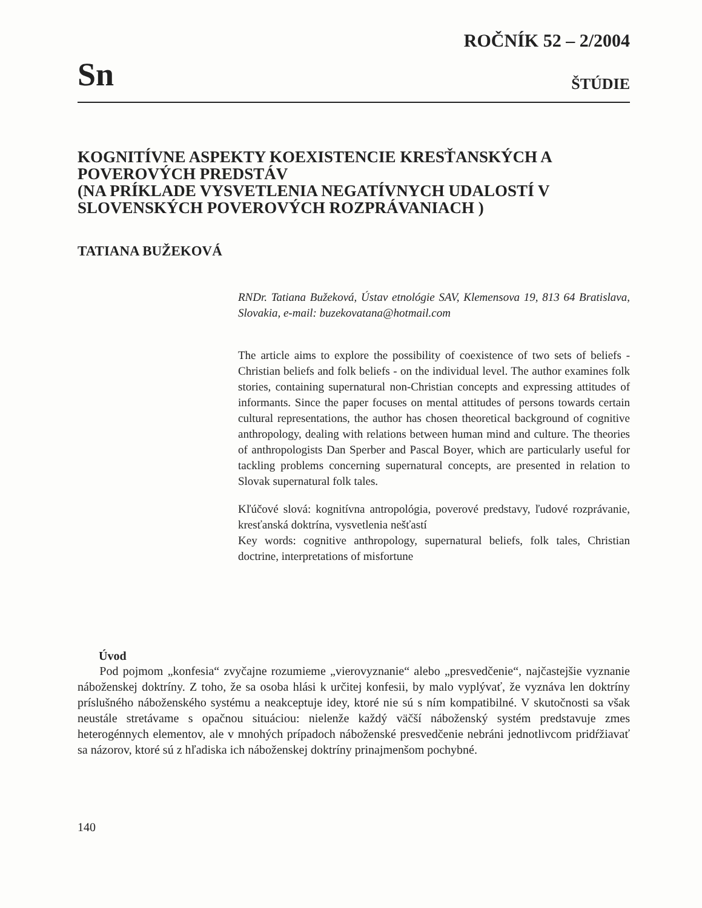Sn
ROČNÍK 52 – 2/2004
ŠTÚDIE
KOGNITÍVNE ASPEKTY KOEXISTENCIE KRESŤANSKÝCH A POVEROVÝCH PREDSTÁV
(NA PRÍKLADE VYSVETLENIA NEGATÍVNYCH UDALOSTÍ V SLOVENSKÝCH POVEROVÝCH ROZPRÁVANIACH )
TATIANA BUŽEKOVÁ
RNDr. Tatiana Bužeková, Ústav etnológie SAV, Klemensova 19, 813 64 Bratislava, Slovakia, e-mail: buzekovatana@hotmail.com
The article aims to explore the possibility of coexistence of two sets of beliefs - Christian beliefs and folk beliefs - on the individual level. The author examines folk stories, containing supernatural non-Christian concepts and expressing attitudes of informants. Since the paper focuses on mental attitudes of persons towards certain cultural representations, the author has chosen theoretical background of cognitive anthropology, dealing with relations between human mind and culture. The theories of anthropologists Dan Sperber and Pascal Boyer, which are particularly useful for tackling problems concerning supernatural concepts, are presented in relation to Slovak supernatural folk tales.
Kľúčové slová: kognitívna antropológia, poverové predstavy, ľudové rozprávanie, kresťanská doktrína, vysvetlenia nešťastí
Key words: cognitive anthropology, supernatural beliefs, folk tales, Christian doctrine, interpretations of misfortune
Úvod
Pod pojmom „konfesia“ zvyčajne rozumieme „vierovyznanie“ alebo „presvedčenie“, najčastejšie vyznanie náboženskej doktríny. Z toho, že sa osoba hlási k určitej konfesii, by malo vyplývať, že vyznáva len doktríny príslušného náboženského systému a neakceptuje idey, ktoré nie sú s ním kompatibilné. V skutočnosti sa však neustále stretávame s opačnou situáciou: nielenže každý väčší náboženský systém predstavuje zmes heterogénnych elementov, ale v mnohých prípadoch náboženské presvedčenie nebráni jednotlivcom pridŕžiavať sa názorov, ktoré sú z hľadiska ich náboženskej doktríny prinajmenšom pochybné.
140